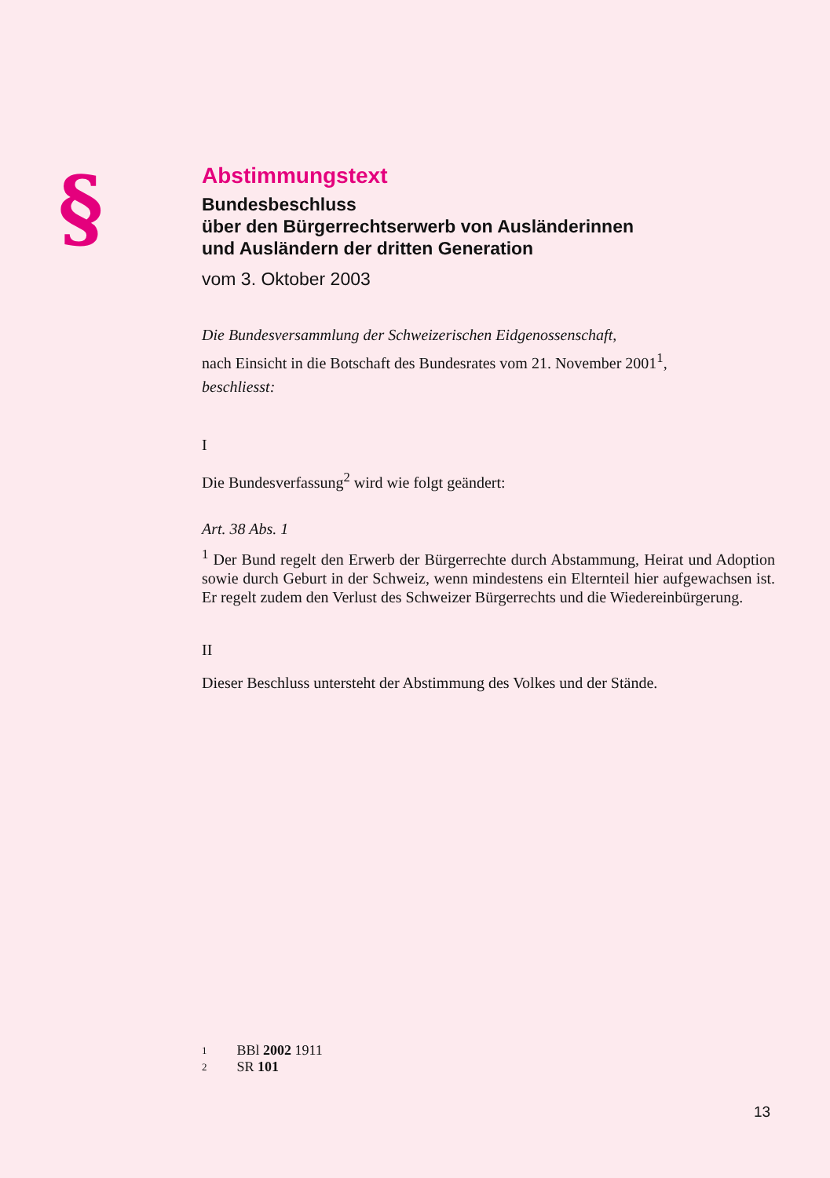§
Abstimmungstext
Bundesbeschluss
über den Bürgerrechtserwerb von Ausländerinnen
und Ausländern der dritten Generation
vom 3. Oktober 2003
Die Bundesversammlung der Schweizerischen Eidgenossenschaft,
nach Einsicht in die Botschaft des Bundesrates vom 21. November 2001<sup>1</sup>,
beschliesst:
I
Die Bundesverfassung<sup>2</sup> wird wie folgt geändert:
Art. 38 Abs. 1
<sup>1</sup> Der Bund regelt den Erwerb der Bürgerrechte durch Abstammung, Heirat und Adoption sowie durch Geburt in der Schweiz, wenn mindestens ein Elternteil hier aufgewachsen ist. Er regelt zudem den Verlust des Schweizer Bürgerrechts und die Wiedereinbürgerung.
II
Dieser Beschluss untersteht der Abstimmung des Volkes und der Stände.
1 BBl 2002 1911
2 SR 101
13